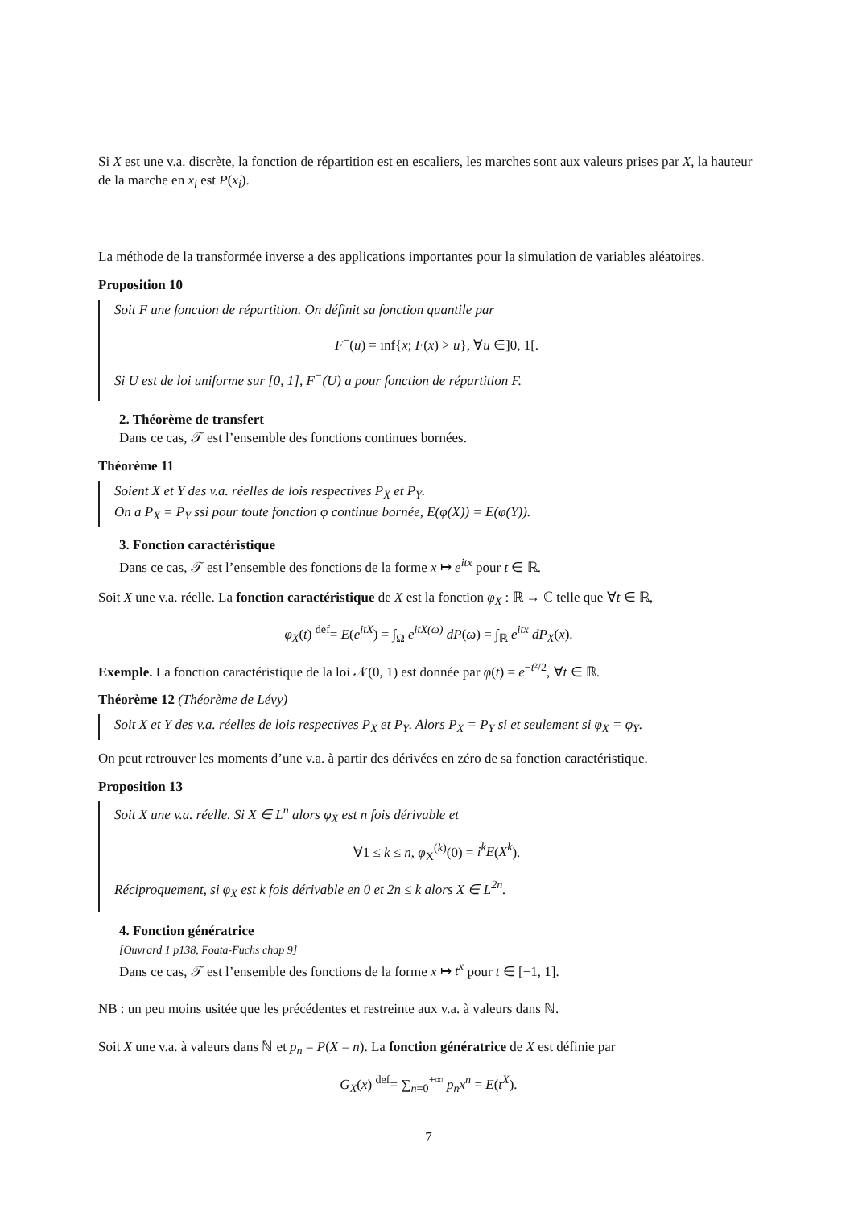Si X est une v.a. discrète, la fonction de répartition est en escaliers, les marches sont aux valeurs prises par X, la hauteur de la marche en x<sub>i</sub> est P(x<sub>i</sub>).
La méthode de la transformée inverse a des applications importantes pour la simulation de variables aléatoires.
Proposition 10
Soit F une fonction de répartition. On définit sa fonction quantile par
F<sup>−</sup>(u) = inf{x; F(x) > u}, ∀u ∈]0, 1[.
Si U est de loi uniforme sur [0, 1], F<sup>−</sup>(U) a pour fonction de répartition F.
2. Théorème de transfert
Dans ce cas, 𝒯 est l’ensemble des fonctions continues bornées.
Théorème 11
Soient X et Y des v.a. réelles de lois respectives P<sub>X</sub> et P<sub>Y</sub>.
On a P<sub>X</sub> = P<sub>Y</sub> ssi pour toute fonction φ continue bornée, E(φ(X)) = E(φ(Y)).
3. Fonction caractéristique
Dans ce cas, 𝒯 est l’ensemble des fonctions de la forme x ↦ e<sup>itx</sup> pour t ∈ ℝ.
Soit X une v.a. réelle. La fonction caractéristique de X est la fonction φ<sub>X</sub> : ℝ → ℂ telle que ∀t ∈ ℝ,
φ<sub>X</sub>(t) <sup>def</sup>= E(e<sup>itX</sup>) = ∫<sub>Ω</sub> e<sup>itX(ω)</sup> dP(ω) = ∫<sub>ℝ</sub> e<sup>itx</sup> dP<sub>X</sub>(x).
Exemple. La fonction caractéristique de la loi 𝒩(0, 1) est donnée par φ(t) = e<sup>−t²/2</sup>, ∀t ∈ ℝ.
Théorème 12 (Théorème de Lévy)
Soit X et Y des v.a. réelles de lois respectives P<sub>X</sub> et P<sub>Y</sub>. Alors P<sub>X</sub> = P<sub>Y</sub> si et seulement si φ<sub>X</sub> = φ<sub>Y</sub>.
On peut retrouver les moments d’une v.a. à partir des dérivées en zéro de sa fonction caractéristique.
Proposition 13
Soit X une v.a. réelle. Si X ∈ L<sup>n</sup> alors φ<sub>X</sub> est n fois dérivable et
∀1 ≤ k ≤ n, φ<sub>X</sub><sup>(k)</sup>(0) = i<sup>k</sup>E(X<sup>k</sup>).
Réciproquement, si φ<sub>X</sub> est k fois dérivable en 0 et 2n ≤ k alors X ∈ L<sup>2n</sup>.
4. Fonction génératrice
[Ouvrard 1 p138, Foata-Fuchs chap 9]
Dans ce cas, 𝒯 est l’ensemble des fonctions de la forme x ↦ t<sup>x</sup> pour t ∈ [−1, 1].
NB : un peu moins usitée que les précédentes et restreinte aux v.a. à valeurs dans ℕ.
Soit X une v.a. à valeurs dans ℕ et p<sub>n</sub> = P(X = n). La fonction génératrice de X est définie par
G<sub>X</sub>(x) <sup>def</sup>= ∑<sub>n=0</sub><sup>+∞</sup> p<sub>n</sub>x<sup>n</sup> = E(t<sup>X</sup>).
7